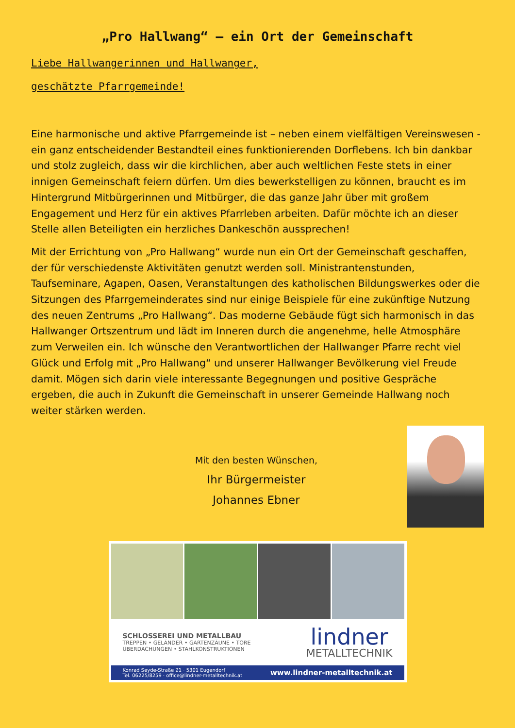„Pro Hallwang“ – ein Ort der Gemeinschaft
Liebe Hallwangerinnen und Hallwanger,
geschätzte Pfarrgemeinde!
Eine harmonische und aktive Pfarrgemeinde ist – neben einem vielfältigen Vereinswesen - ein ganz entscheidender Bestandteil eines funktionierenden Dorflebens. Ich bin dankbar und stolz zugleich, dass wir die kirchlichen, aber auch weltlichen Feste stets in einer innigen Gemeinschaft feiern dürfen. Um dies bewerkstelligen zu können, braucht es im Hintergrund Mitbürgerinnen und Mitbürger, die das ganze Jahr über mit großem Engagement und Herz für ein aktives Pfarrleben arbeiten. Dafür möchte ich an dieser Stelle allen Beteiligten ein herzliches Dankeschön aussprechen!
Mit der Errichtung von „Pro Hallwang“ wurde nun ein Ort der Gemeinschaft geschaffen, der für verschiedenste Aktivitäten genutzt werden soll. Ministrantenstunden, Taufseminare, Agapen, Oasen, Veranstaltungen des katholischen Bildungswerkes oder die Sitzungen des Pfarrgemeinderates sind nur einige Beispiele für eine zukünftige Nutzung des neuen Zentrums „Pro Hallwang“. Das moderne Gebäude fügt sich harmonisch in das Hallwanger Ortszentrum und lädt im Inneren durch die angenehme, helle Atmosphäre zum Verweilen ein. Ich wünsche den Verantwortlichen der Hallwanger Pfarre recht viel Glück und Erfolg mit „Pro Hallwang“ und unserer Hallwanger Bevölkerung viel Freude damit. Mögen sich darin viele interessante Begegnungen und positive Gespräche ergeben, die auch in Zukunft die Gemeinschaft in unserer Gemeinde Hallwang noch weiter stärken werden.
Mit den besten Wünschen,
Ihr Bürgermeister
Johannes Ebner
SCHLOSSEREI UND METALLBAU
TREPPEN • GELÄNDER • GARTENZÄUNE • TORE
ÜBERDACHUNGEN • STAHLKONSTRUKTIONEN
lindner
METALLTECHNIK
Konrad Seyde-Straße 21 · 5301 Eugendorf
Tel. 06225/8259 · office@lindner-metalltechnik.at
www.lindner-metalltechnik.at